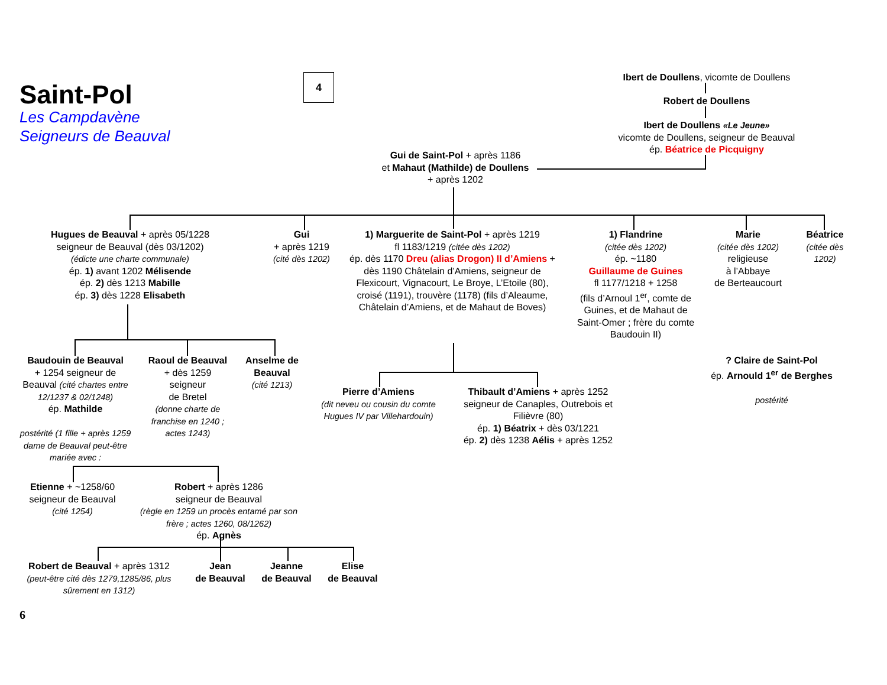Saint-Pol
Les Campdavène
Seigneurs de Beauval
4 Ibert de Doullens, vicomte de Doullens
Robert de Doullens
Ibert de Doullens «Le Jeune»
vicomte de Doullens, seigneur de Beauval
ép. Béatrice de Picquigny
Gui de Saint-Pol + après 1186
et Mahaut (Mathilde) de Doullens
+ après 1202
Hugues de Beauval + après 05/1228
seigneur de Beauval (dès 03/1202)
(édicte une charte communale)
ép. 1) avant 1202 Mélisende
ép. 2) dès 1213 Mabille
ép. 3) dès 1228 Elisabeth
Gui
+ après 1219
(cité dès 1202)
1) Marguerite de Saint-Pol + après 1219
fl 1183/1219 (citée dès 1202)
ép. dès 1170 Dreu (alias Drogon) II d’Amiens + dès 1190 Châtelain d’Amiens, seigneur de Flexicourt, Vignacourt, Le Broye, L’Etoile (80), croisé (1191), trouvère (1178) (fils d’Aleaume, Châtelain d’Amiens, et de Mahaut de Boves)
1) Flandrine
(citée dès 1202)
ép. ~1180
Guillaume de Guines
fl 1177/1218 + 1258
(fils d’Arnoul 1<sup>er</sup>, comte de Guines, et de Mahaut de Saint-Omer ; frère du comte Baudouin II)
Marie
(citée dès 1202)
religieuse
à l’Abbaye
de Berteaucourt
Béatrice
(citée dès 1202)
Baudouin de Beauval
+ 1254 seigneur de Beauval (cité chartes entre 12/1237 & 02/1248)
ép. Mathilde
postérité (1 fille + après 1259 dame de Beauval peut-être mariée avec :
Raoul de Beauval
+ dès 1259
seigneur
de Bretel
(donne charte de franchise en 1240 ; actes 1243)
Anselme de Beauval
(cité 1213)
Pierre d’Amiens
(dit neveu ou cousin du comte Hugues IV par Villehardouin)
Thibault d’Amiens + après 1252
seigneur de Canaples, Outrebois et Filièvre (80)
ép. 1) Béatrix + dès 03/1221
ép. 2) dès 1238 Aélis + après 1252
? Claire de Saint-Pol
ép. Arnould 1<sup>er</sup> de Berghes
postérité
Etienne + ~1258/60
seigneur de Beauval
(cité 1254)
Robert + après 1286
seigneur de Beauval
(règle en 1259 un procès entamé par son frère ; actes 1260, 08/1262)
ép. Agnès
Robert de Beauval + après 1312
(peut-être cité dès 1279,1285/86, plus sûrement en 1312)
Jean
de Beauval
Jeanne
de Beauval
Elise
de Beauval
6